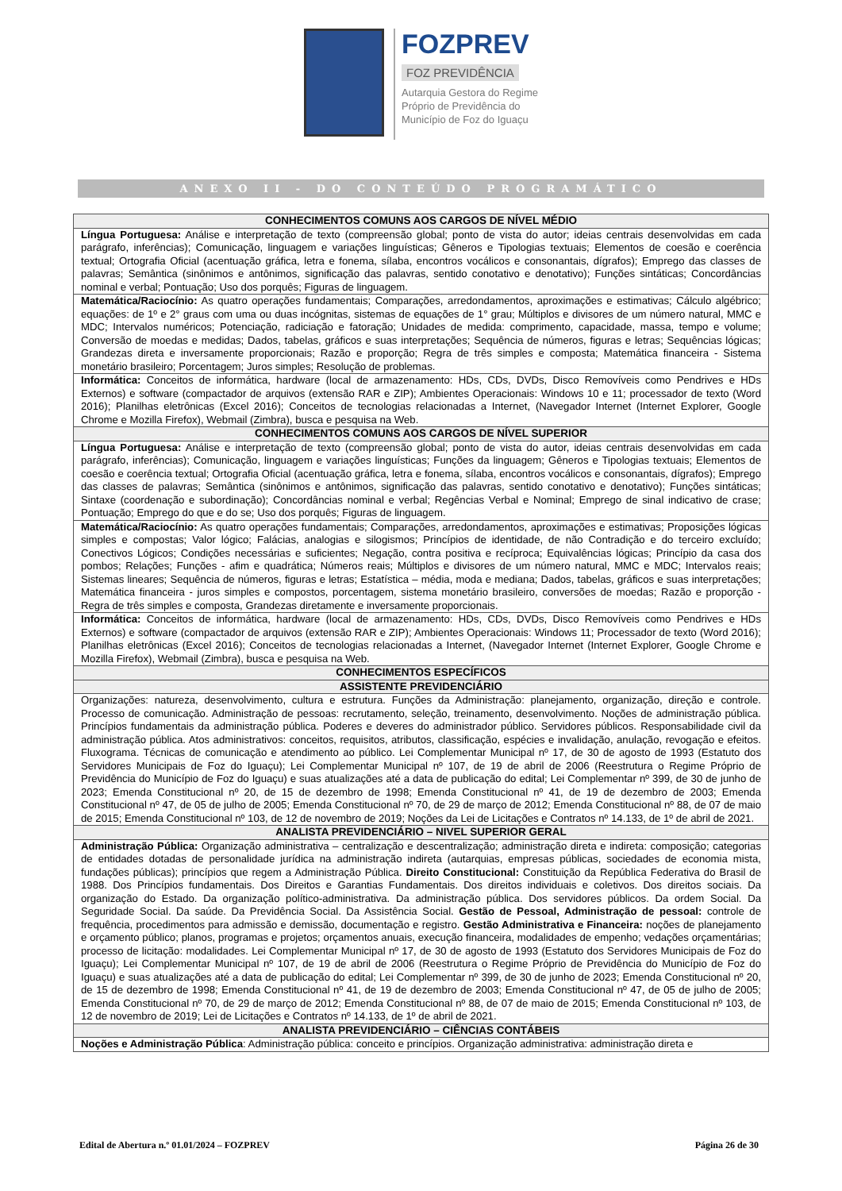FOZPREV
FOZ PREVIDÊNCIA
Autarquia Gestora do Regime
Próprio de Previdência do
Município de Foz do Iguaçu
ANEXO II - DO CONTEÚDO PROGRAMÁTICO
| CONHECIMENTOS COMUNS AOS CARGOS DE NÍVEL MÉDIO |
| --- |
| Língua Portuguesa: Análise e interpretação de texto (compreensão global; ponto de vista do autor; ideias centrais desenvolvidas em cada parágrafo, inferências); Comunicação, linguagem e variações linguísticas; Gêneros e Tipologias textuais; Elementos de coesão e coerência textual; Ortografia Oficial (acentuação gráfica, letra e fonema, sílaba, encontros vocálicos e consonantais, dígrafos); Emprego das classes de palavras; Semântica (sinônimos e antônimos, significação das palavras, sentido conotativo e denotativo); Funções sintáticas; Concordâncias nominal e verbal; Pontuação; Uso dos porquês; Figuras de linguagem. |
| Matemática/Raciocínio: As quatro operações fundamentais; Comparações, arredondamentos, aproximações e estimativas; Cálculo algébrico; equações: de 1º e 2° graus com uma ou duas incógnitas, sistemas de equações de 1° grau; Múltiplos e divisores de um número natural, MMC e MDC; Intervalos numéricos; Potenciação, radiciação e fatoração; Unidades de medida: comprimento, capacidade, massa, tempo e volume; Conversão de moedas e medidas; Dados, tabelas, gráficos e suas interpretações; Sequência de números, figuras e letras; Sequências lógicas; Grandezas direta e inversamente proporcionais; Razão e proporção; Regra de três simples e composta; Matemática financeira - Sistema monetário brasileiro; Porcentagem; Juros simples; Resolução de problemas. |
| Informática: Conceitos de informática, hardware (local de armazenamento: HDs, CDs, DVDs, Disco Removíveis como Pendrives e HDs Externos) e software (compactador de arquivos (extensão RAR e ZIP); Ambientes Operacionais: Windows 10 e 11; processador de texto (Word 2016); Planilhas eletrônicas (Excel 2016); Conceitos de tecnologias relacionadas a Internet, (Navegador Internet (Internet Explorer, Google Chrome e Mozilla Firefox), Webmail (Zimbra), busca e pesquisa na Web. |
| CONHECIMENTOS COMUNS AOS CARGOS DE NÍVEL SUPERIOR |
| Língua Portuguesa: Análise e interpretação de texto (compreensão global; ponto de vista do autor, ideias centrais desenvolvidas em cada parágrafo, inferências); Comunicação, linguagem e variações linguísticas; Funções da linguagem; Gêneros e Tipologias textuais; Elementos de coesão e coerência textual; Ortografia Oficial (acentuação gráfica, letra e fonema, sílaba, encontros vocálicos e consonantais, dígrafos); Emprego das classes de palavras; Semântica (sinônimos e antônimos, significação das palavras, sentido conotativo e denotativo); Funções sintáticas; Sintaxe (coordenação e subordinação); Concordâncias nominal e verbal; Regências Verbal e Nominal; Emprego de sinal indicativo de crase; Pontuação; Emprego do que e do se; Uso dos porquês; Figuras de linguagem. |
| Matemática/Raciocínio: As quatro operações fundamentais; Comparações, arredondamentos, aproximações e estimativas; Proposições lógicas simples e compostas; Valor lógico; Falácias, analogias e silogismos; Princípios de identidade, de não Contradição e do terceiro excluído; Conectivos Lógicos; Condições necessárias e suficientes; Negação, contra positiva e recíproca; Equivalências lógicas; Princípio da casa dos pombos; Relações; Funções - afim e quadrática; Números reais; Múltiplos e divisores de um número natural, MMC e MDC; Intervalos reais; Sistemas lineares; Sequência de números, figuras e letras; Estatística – média, moda e mediana; Dados, tabelas, gráficos e suas interpretações; Matemática financeira - juros simples e compostos, porcentagem, sistema monetário brasileiro, conversões de moedas; Razão e proporção - Regra de três simples e composta, Grandezas diretamente e inversamente proporcionais. |
| Informática: Conceitos de informática, hardware (local de armazenamento: HDs, CDs, DVDs, Disco Removíveis como Pendrives e HDs Externos) e software (compactador de arquivos (extensão RAR e ZIP); Ambientes Operacionais: Windows 11; Processador de texto (Word 2016); Planilhas eletrônicas (Excel 2016); Conceitos de tecnologias relacionadas a Internet, (Navegador Internet (Internet Explorer, Google Chrome e Mozilla Firefox), Webmail (Zimbra), busca e pesquisa na Web. |
| CONHECIMENTOS ESPECÍFICOS |
| ASSISTENTE PREVIDENCIÁRIO |
| Organizações: natureza, desenvolvimento, cultura e estrutura. Funções da Administração: planejamento, organização, direção e controle. Processo de comunicação. Administração de pessoas: recrutamento, seleção, treinamento, desenvolvimento. Noções de administração pública. Princípios fundamentais da administração pública. Poderes e deveres do administrador público. Servidores públicos. Responsabilidade civil da administração pública. Atos administrativos: conceitos, requisitos, atributos, classificação, espécies e invalidação, anulação, revogação e efeitos. Fluxograma. Técnicas de comunicação e atendimento ao público. Lei Complementar Municipal nº 17, de 30 de agosto de 1993 (Estatuto dos Servidores Municipais de Foz do Iguaçu); Lei Complementar Municipal nº 107, de 19 de abril de 2006 (Reestrutura o Regime Próprio de Previdência do Município de Foz do Iguaçu) e suas atualizações até a data de publicação do edital; Lei Complementar nº 399, de 30 de junho de 2023; Emenda Constitucional nº 20, de 15 de dezembro de 1998; Emenda Constitucional nº 41, de 19 de dezembro de 2003; Emenda Constitucional nº 47, de 05 de julho de 2005; Emenda Constitucional nº 70, de 29 de março de 2012; Emenda Constitucional nº 88, de 07 de maio de 2015; Emenda Constitucional nº 103, de 12 de novembro de 2019; Noções da Lei de Licitações e Contratos nº 14.133, de 1º de abril de 2021. |
| ANALISTA PREVIDENCIÁRIO – NIVEL SUPERIOR GERAL |
| Administração Pública: Organização administrativa – centralização e descentralização; administração direta e indireta: composição; categorias de entidades dotadas de personalidade jurídica na administração indireta (autarquias, empresas públicas, sociedades de economia mista, fundações públicas); princípios que regem a Administração Pública. Direito Constitucional: Constituição da República Federativa do Brasil de 1988. Dos Princípios fundamentais. Dos Direitos e Garantias Fundamentais. Dos direitos individuais e coletivos. Dos direitos sociais. Da organização do Estado. Da organização político-administrativa. Da administração pública. Dos servidores públicos. Da ordem Social. Da Seguridade Social. Da saúde. Da Previdência Social. Da Assistência Social. Gestão de Pessoal, Administração de pessoal: controle de frequência, procedimentos para admissão e demissão, documentação e registro. Gestão Administrativa e Financeira: noções de planejamento e orçamento público; planos, programas e projetos; orçamentos anuais, execução financeira, modalidades de empenho; vedações orçamentárias; processo de licitação: modalidades. Lei Complementar Municipal nº 17, de 30 de agosto de 1993 (Estatuto dos Servidores Municipais de Foz do Iguaçu); Lei Complementar Municipal nº 107, de 19 de abril de 2006 (Reestrutura o Regime Próprio de Previdência do Município de Foz do Iguaçu) e suas atualizações até a data de publicação do edital; Lei Complementar nº 399, de 30 de junho de 2023; Emenda Constitucional nº 20, de 15 de dezembro de 1998; Emenda Constitucional nº 41, de 19 de dezembro de 2003; Emenda Constitucional nº 47, de 05 de julho de 2005; Emenda Constitucional nº 70, de 29 de março de 2012; Emenda Constitucional nº 88, de 07 de maio de 2015; Emenda Constitucional nº 103, de 12 de novembro de 2019; Lei de Licitações e Contratos nº 14.133, de 1º de abril de 2021. |
| ANALISTA PREVIDENCIÁRIO – CIÊNCIAS CONTÁBEIS |
| Noções e Administração Pública : Administração pública: conceito e princípios. Organização administrativa: administração direta e |
Edital de Abertura n.º 01.01/2024 – FOZPREV Página 26 de 30